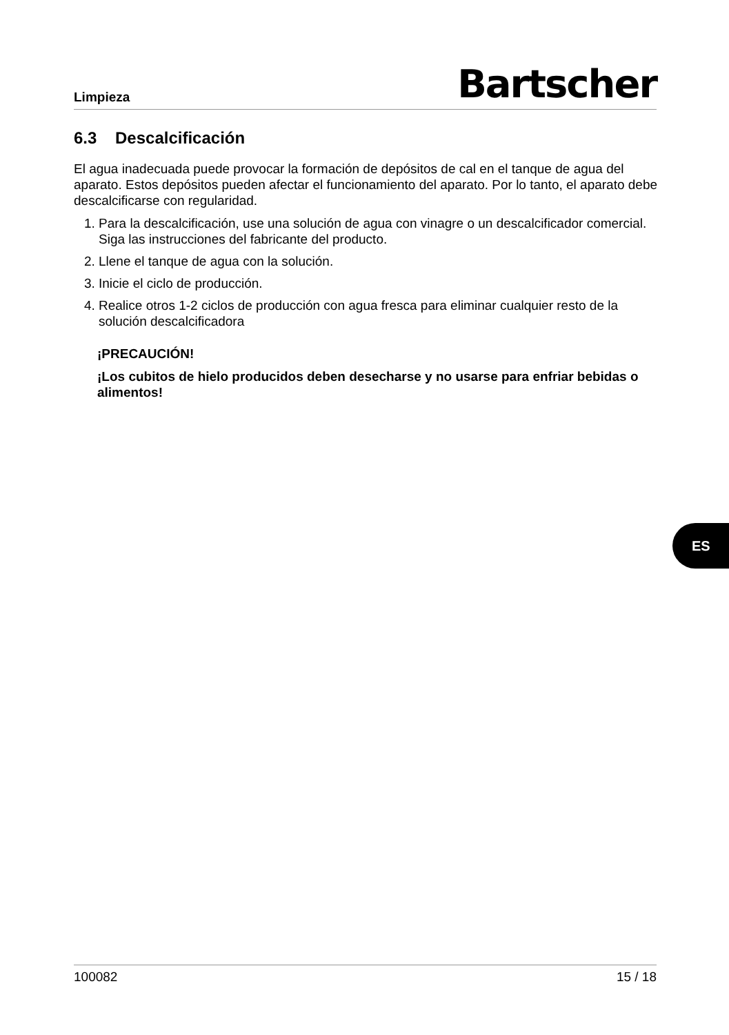Limpieza
Bartscher
6.3 Descalcificación
El agua inadecuada puede provocar la formación de depósitos de cal en el tanque de agua del aparato. Estos depósitos pueden afectar el funcionamiento del aparato. Por lo tanto, el aparato debe descalcificarse con regularidad.
1. Para la descalcificación, use una solución de agua con vinagre o un descalcificador comercial. Siga las instrucciones del fabricante del producto.
2. Llene el tanque de agua con la solución.
3. Inicie el ciclo de producción.
4. Realice otros 1-2 ciclos de producción con agua fresca para eliminar cualquier resto de la solución descalcificadora
¡PRECAUCIÓN!
¡Los cubitos de hielo producidos deben desecharse y no usarse para enfriar bebidas o alimentos!
ES
100082 15 / 18